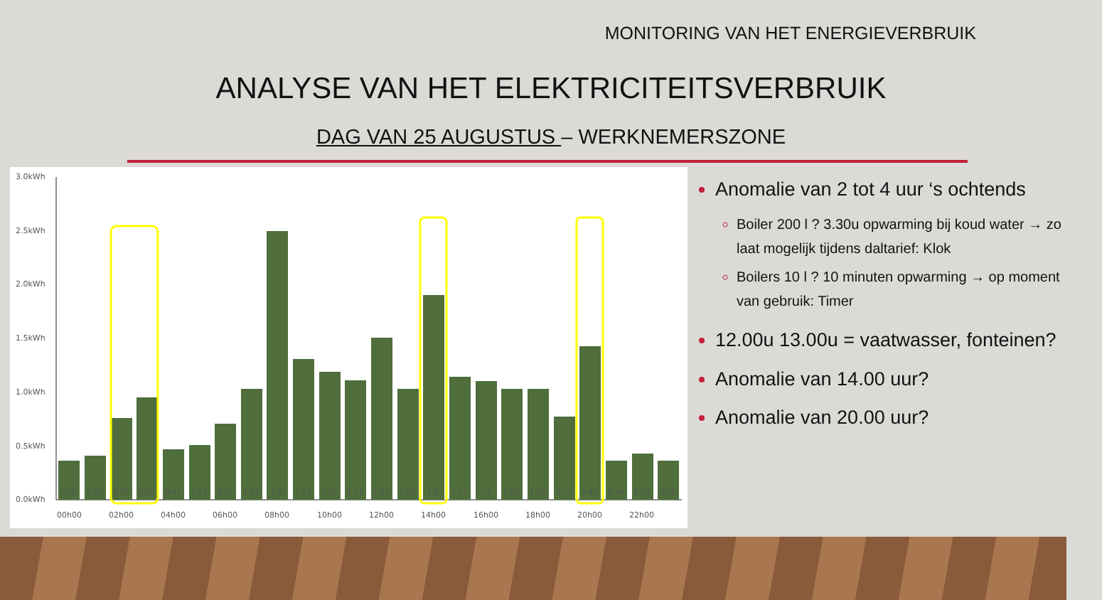MONITORING VAN HET ENERGIEVERBRUIK
ANALYSE VAN HET ELEKTRICITEITSVERBRUIK
DAG VAN 25 AUGUSTUS – WERKNEMERSZONE
3.0kWh
2.5kWh
2.0kWh
1.5kWh
1.0kWh
0.5kWh
0.0kWh
0.36
0.41
0.76
0.95
0.47
0.51
0.71
1.03
2.5
1.31
1.19
1.11
1.51
1.03
1.9
1.14
1.1
1.03
1.03
0.77
1.43
0.36
0.43
0.36
00h00
02h00
04h00
06h00
08h00
10h00
12h00
14h00
16h00
18h00
20h00
22h00
Anomalie van 2 tot 4 uur ‘s ochtends
Boiler 200 l ? 3.30u opwarming bij koud water → zo laat mogelijk tijdens daltarief: Klok
Boilers 10 l ? 10 minuten opwarming → op moment van gebruik: Timer
12.00u 13.00u = vaatwasser, fonteinen?
Anomalie van 14.00 uur?
Anomalie van 20.00 uur?